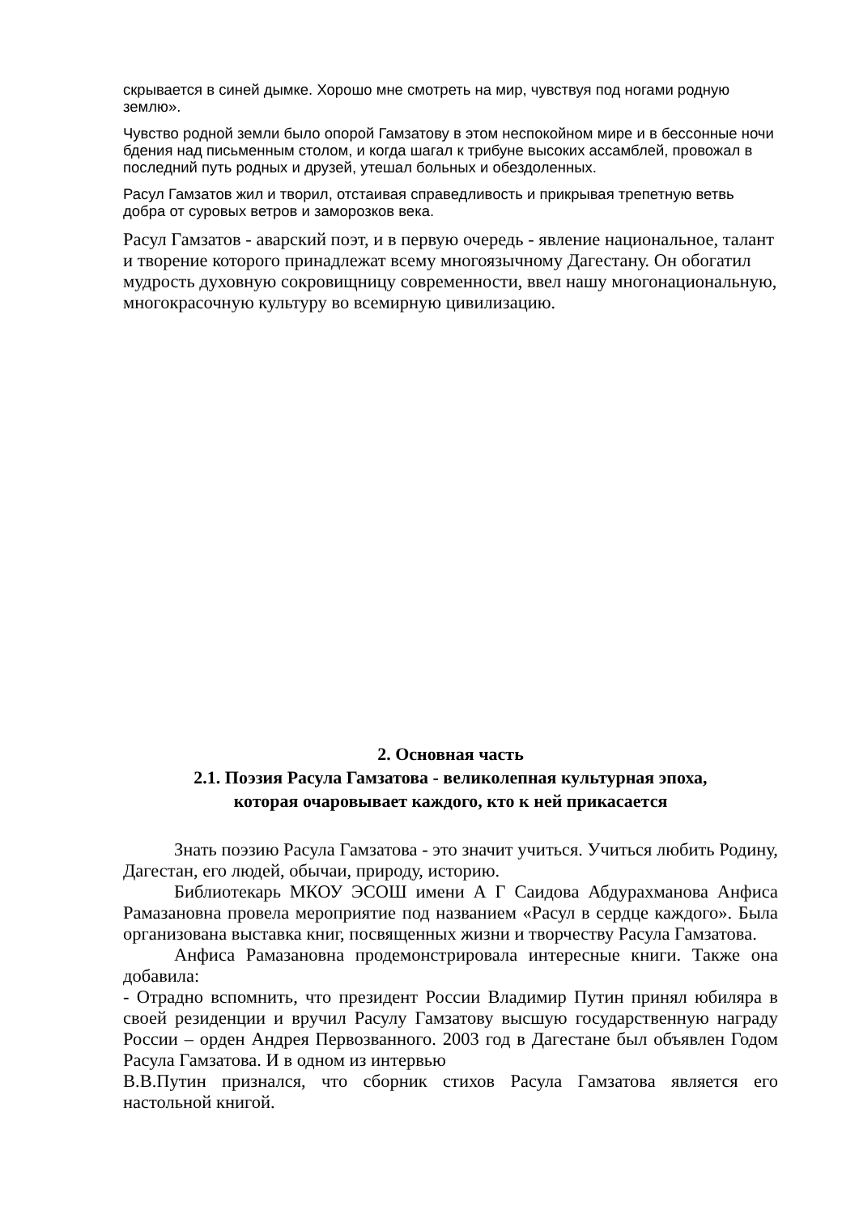скрывается в синей дымке. Хорошо мне смотреть на мир, чувствуя под ногами родную землю».
Чувство родной земли было опорой Гамзатову в этом неспокойном мире и в бессонные ночи бдения над письменным столом, и когда шагал к трибуне высоких ассамблей, провожал в последний путь родных и друзей, утешал больных и обездоленных.
Расул Гамзатов жил и творил, отстаивая справедливость и прикрывая трепетную ветвь добра от суровых ветров и заморозков века.
Расул Гамзатов - аварский поэт, и в первую очередь - явление национальное, талант и творение которого принадлежат всему многоязычному Дагестану. Он обогатил мудрость духовную сокровищницу современности, ввел нашу многонациональную, многокрасочную культуру во всемирную цивилизацию.
2. Основная часть
2.1. Поэзия Расула Гамзатова - великолепная культурная эпоха,
которая очаровывает каждого, кто к ней прикасается
Знать поэзию Расула Гамзатова - это значит учиться. Учиться любить Родину, Дагестан, его людей, обычаи, природу, историю.
Библиотекарь МКОУ ЭСОШ имени А Г Саидова Абдурахманова Анфиса Рамазановна провела мероприятие под названием «Расул в сердце каждого». Была организована выставка книг, посвященных жизни и творчеству Расула Гамзатова.
Анфиса Рамазановна продемонстрировала интересные книги. Также она добавила:
- Отрадно вспомнить, что президент России Владимир Путин принял юбиляра в своей резиденции и вручил Расулу Гамзатову высшую государственную награду России – орден Андрея Первозванного. 2003 год в Дагестане был объявлен Годом Расула Гамзатова. И в одном из интервью
В.В.Путин признался, что сборник стихов Расула Гамзатова является его настольной книгой.